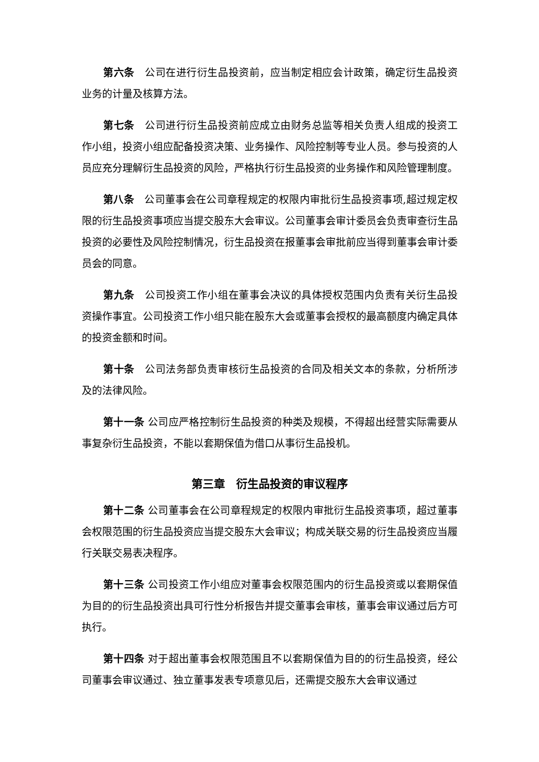第六条　公司在进行衍生品投资前，应当制定相应会计政策，确定衍生品投资业务的计量及核算方法。
第七条　公司进行衍生品投资前应成立由财务总监等相关负责人组成的投资工作小组，投资小组应配备投资决策、业务操作、风险控制等专业人员。参与投资的人员应充分理解衍生品投资的风险，严格执行衍生品投资的业务操作和风险管理制度。
第八条　公司董事会在公司章程规定的权限内审批衍生品投资事项,超过规定权限的衍生品投资事项应当提交股东大会审议。公司董事会审计委员会负责审查衍生品投资的必要性及风险控制情况，衍生品投资在报董事会审批前应当得到董事会审计委员会的同意。
第九条　公司投资工作小组在董事会决议的具体授权范围内负责有关衍生品投资操作事宜。公司投资工作小组只能在股东大会或董事会授权的最高额度内确定具体的投资金额和时间。
第十条　公司法务部负责审核衍生品投资的合同及相关文本的条款，分析所涉及的法律风险。
第十一条 公司应严格控制衍生品投资的种类及规模，不得超出经营实际需要从事复杂衍生品投资，不能以套期保值为借口从事衍生品投机。
第三章　衍生品投资的审议程序
第十二条 公司董事会在公司章程规定的权限内审批衍生品投资事项，超过董事会权限范围的衍生品投资应当提交股东大会审议；构成关联交易的衍生品投资应当履行关联交易表决程序。
第十三条 公司投资工作小组应对董事会权限范围内的衍生品投资或以套期保值为目的的衍生品投资出具可行性分析报告并提交董事会审核，董事会审议通过后方可执行。
第十四条 对于超出董事会权限范围且不以套期保值为目的的衍生品投资，经公司董事会审议通过、独立董事发表专项意见后，还需提交股东大会审议通过